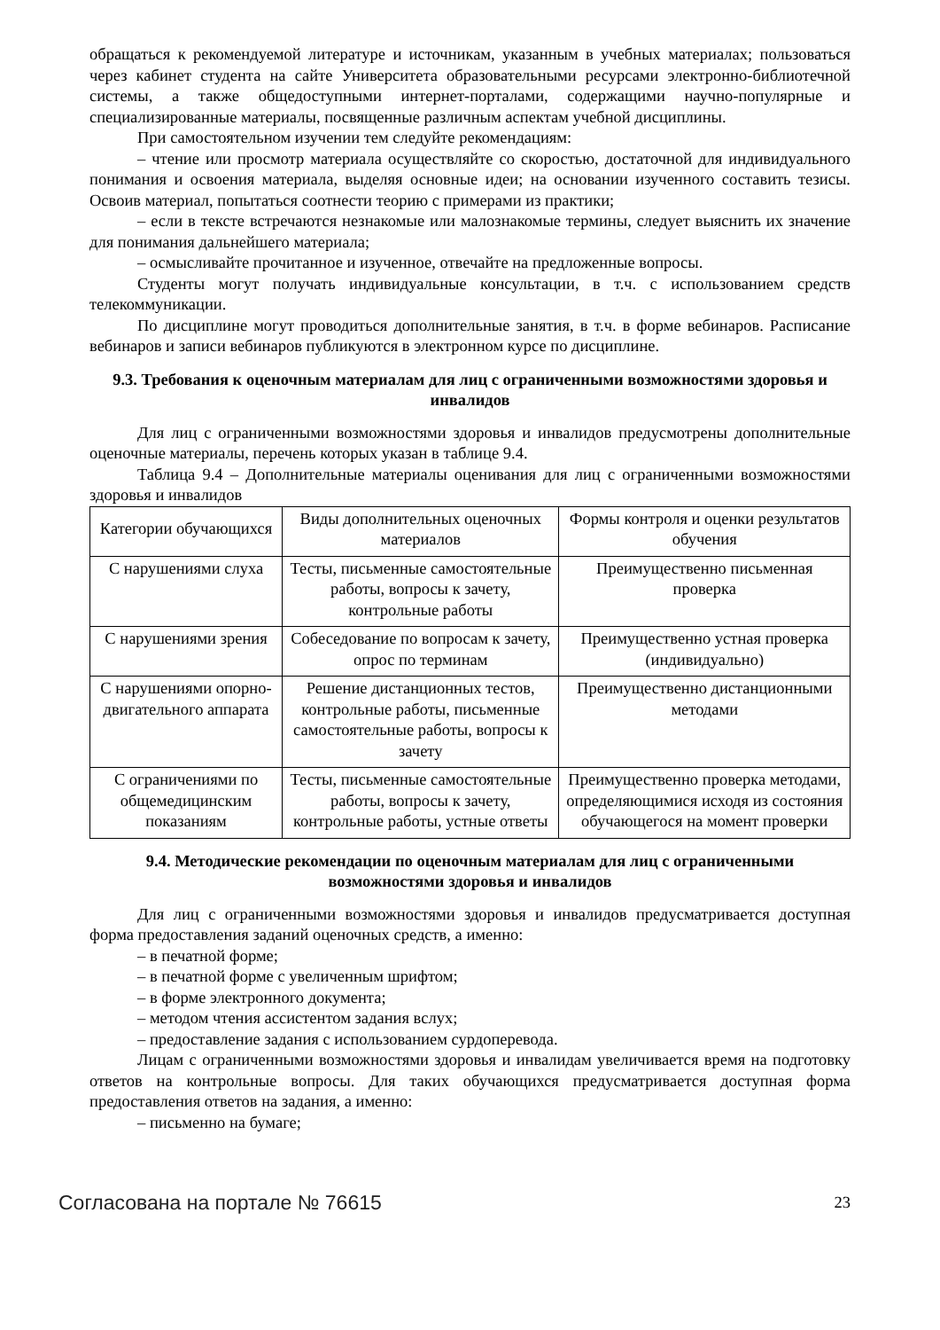обращаться к рекомендуемой литературе и источникам, указанным в учебных материалах; пользоваться через кабинет студента на сайте Университета образовательными ресурсами электронно-библиотечной системы, а также общедоступными интернет-порталами, содержащими научно-популярные и специализированные материалы, посвященные различным аспектам учебной дисциплины.
При самостоятельном изучении тем следуйте рекомендациям:
– чтение или просмотр материала осуществляйте со скоростью, достаточной для индивидуального понимания и освоения материала, выделяя основные идеи; на основании изученного составить тезисы. Освоив материал, попытаться соотнести теорию с примерами из практики;
– если в тексте встречаются незнакомые или малознакомые термины, следует выяснить их значение для понимания дальнейшего материала;
– осмысливайте прочитанное и изученное, отвечайте на предложенные вопросы.
Студенты могут получать индивидуальные консультации, в т.ч. с использованием средств телекоммуникации.
По дисциплине могут проводиться дополнительные занятия, в т.ч. в форме вебинаров. Расписание вебинаров и записи вебинаров публикуются в электронном курсе по дисциплине.
9.3. Требования к оценочным материалам для лиц с ограниченными возможностями здоровья и инвалидов
Для лиц с ограниченными возможностями здоровья и инвалидов предусмотрены дополнительные оценочные материалы, перечень которых указан в таблице 9.4.
Таблица 9.4 – Дополнительные материалы оценивания для лиц с ограниченными возможностями здоровья и инвалидов
| Категории обучающихся | Виды дополнительных оценочных материалов | Формы контроля и оценки результатов обучения |
| --- | --- | --- |
| С нарушениями слуха | Тесты, письменные самостоятельные работы, вопросы к зачету, контрольные работы | Преимущественно письменная проверка |
| С нарушениями зрения | Собеседование по вопросам к зачету, опрос по терминам | Преимущественно устная проверка (индивидуально) |
| С нарушениями опорно-двигательного аппарата | Решение дистанционных тестов, контрольные работы, письменные самостоятельные работы, вопросы к зачету | Преимущественно дистанционными методами |
| С ограничениями по общемедицинским показаниям | Тесты, письменные самостоятельные работы, вопросы к зачету, контрольные работы, устные ответы | Преимущественно проверка методами, определяющимися исходя из состояния обучающегося на момент проверки |
9.4. Методические рекомендации по оценочным материалам для лиц с ограниченными возможностями здоровья и инвалидов
Для лиц с ограниченными возможностями здоровья и инвалидов предусматривается доступная форма предоставления заданий оценочных средств, а именно:
– в печатной форме;
– в печатной форме с увеличенным шрифтом;
– в форме электронного документа;
– методом чтения ассистентом задания вслух;
– предоставление задания с использованием сурдоперевода.
Лицам с ограниченными возможностями здоровья и инвалидам увеличивается время на подготовку ответов на контрольные вопросы. Для таких обучающихся предусматривается доступная форма предоставления ответов на задания, а именно:
– письменно на бумаге;
Согласована на портале № 76615 23